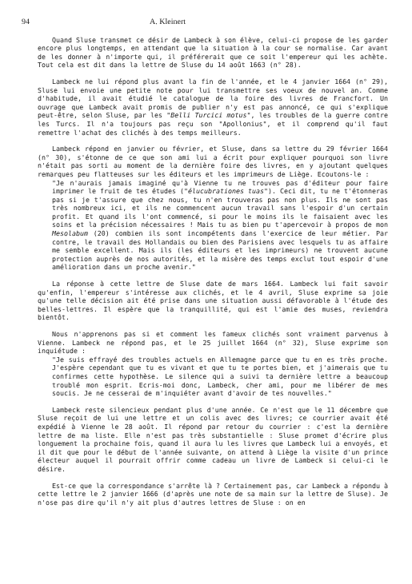94 A. Kleinert
Quand Sluse transmet ce désir de Lambeck à son élève, celui-ci propose de les garder encore plus longtemps, en attendant que la situation à la cour se normalise. Car avant de les donner à n'importe qui, il préférerait que ce soit l'empereur qui les achète. Tout cela est dit dans la lettre de Sluse du 14 août 1663 (n° 28).
Lambeck ne lui répond plus avant la fin de l'année, et le 4 janvier 1664 (n° 29), Sluse lui envoie une petite note pour lui transmettre ses voeux de nouvel an. Comme d'habitude, il avait étudié le catalogue de la foire des livres de Francfort. Un ouvrage que Lambeck avait promis de publier n'y est pas annoncé, ce qui s'explique peut-être, selon Sluse, par les "Belli Turcici motus", les troubles de la guerre contre les Turcs. Il n'a toujours pas reçu son "Apollonius", et il comprend qu'il faut remettre l'achat des clichés à des temps meilleurs.
Lambeck répond en janvier ou février, et Sluse, dans sa lettre du 29 février 1664 (n° 30), s'étonne de ce que son ami lui a écrit pour expliquer pourquoi son livre n'était pas sorti au moment de la dernière foire des livres, en y ajoutant quelques remarques peu flatteuses sur les éditeurs et les imprimeurs de Liège. Ecoutons-le :
"Je n'aurais jamais imaginé qu'à Vienne tu ne trouves pas d'éditeur pour faire imprimer le fruit de tes études ("élucubrationes tuas"). Ceci dit, tu ne t'étonneras pas si je t'assure que chez nous, tu n'en trouveras pas non plus. Ils ne sont pas très nombreux ici, et ils ne commencent aucun travail sans l'espoir d'un certain profit. Et quand ils l'ont commencé, si pour le moins ils le faisaient avec les soins et la précision nécessaires ! Mais tu as bien pu t'apercevoir à propos de mon Mesolabum (20) combien ils sont incompétents dans l'exercice de leur métier. Par contre, le travail des Hollandais ou bien des Parisiens avec lesquels tu as affaire me semble excellent. Mais ils (les éditeurs et les imprimeurs) ne trouvent aucune protection auprès de nos autorités, et la misère des temps exclut tout espoir d'une amélioration dans un proche avenir."
La réponse à cette lettre de Sluse date de mars 1664. Lambeck lui fait savoir qu'enfin, l'empereur s'intéresse aux clichés, et le 4 avril, Sluse exprime sa joie qu'une telle décision ait été prise dans une situation aussi défavorable à l'étude des belles-lettres. Il espère que la tranquillité, qui est l'amie des muses, reviendra bientôt.
Nous n'apprenons pas si et comment les fameux clichés sont vraiment parvenus à Vienne. Lambeck ne répond pas, et le 25 juillet 1664 (n° 32), Sluse exprime son inquiétude :
"Je suis effrayé des troubles actuels en Allemagne parce que tu en es très proche. J'espère cependant que tu es vivant et que tu te portes bien, et j'aimerais que tu confirmes cette hypothèse. Le silence qui a suivi ta dernière lettre a beaucoup troublé mon esprit. Ecris-moi donc, Lambeck, cher ami, pour me libérer de mes soucis. Je ne cesserai de m'inquiéter avant d'avoir de tes nouvelles."
Lambeck reste silencieux pendant plus d'une année. Ce n'est que le 11 décembre que Sluse reçoit de lui une lettre et un colis avec des livres; ce courrier avait été expédié à Vienne le 28 août. Il répond par retour du courrier : c'est la dernière lettre de ma liste. Elle n'est pas très substantielle : Sluse promet d'écrire plus longuement la prochaine fois, quand il aura lu les livres que Lambeck lui a envoyés, et il dit que pour le début de l'année suivante, on attend à Liège la visite d'un prince électeur auquel il pourrait offrir comme cadeau un livre de Lambeck si celui-ci le désire.
Est-ce que la correspondance s'arrête là ? Certainement pas, car Lambeck a répondu à cette lettre le 2 janvier 1666 (d'après une note de sa main sur la lettre de Sluse). Je n'ose pas dire qu'il n'y ait plus d'autres lettres de Sluse : on en